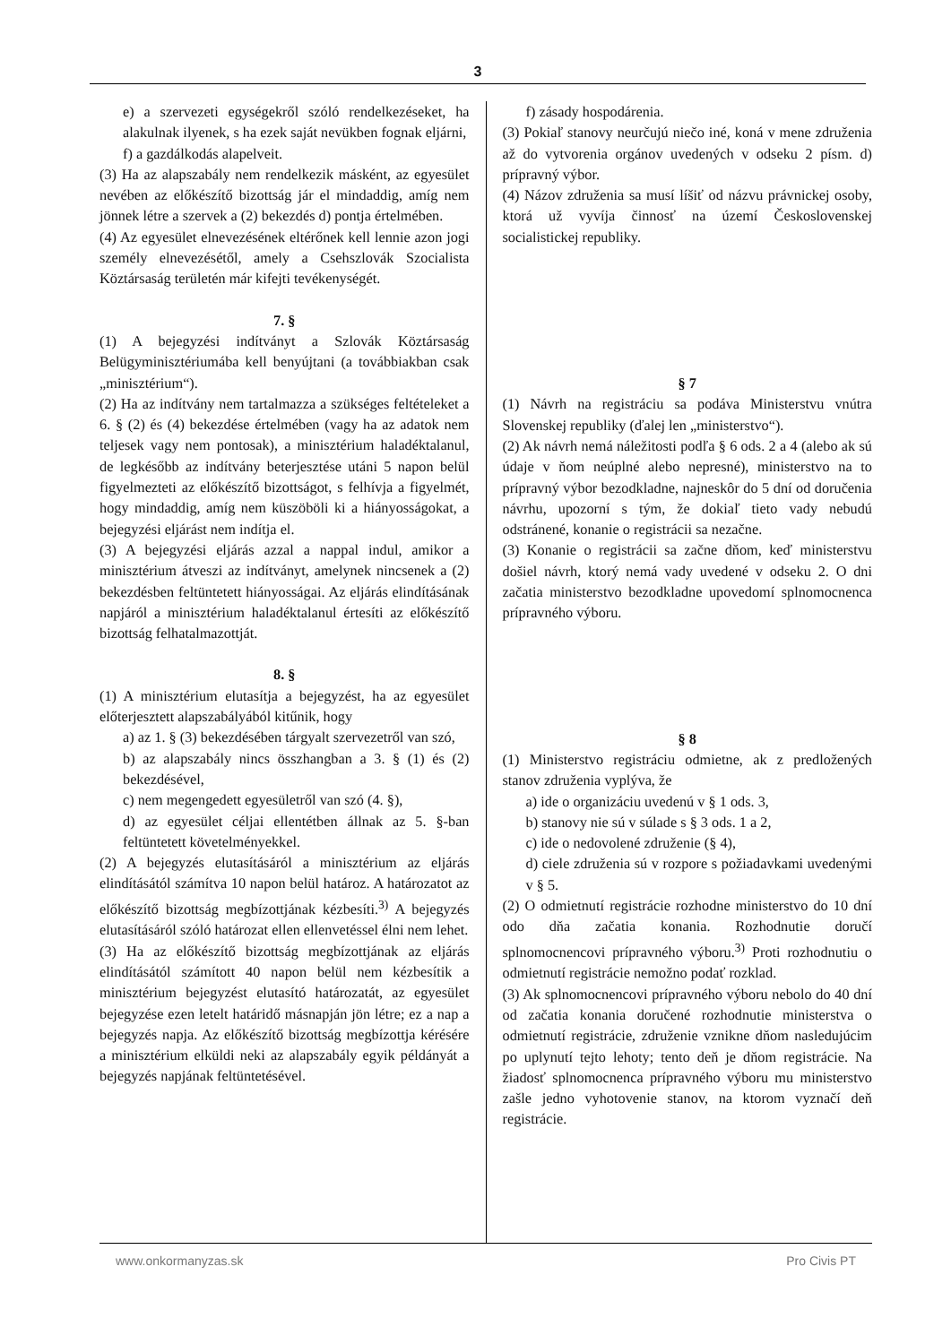3
e) a szervezeti egységekről szóló rendelkezéseket, ha alakulnak ilyenek, s ha ezek saját nevükben fognak eljárni,
f) a gazdálkodás alapelveit.
(3) Ha az alapszabály nem rendelkezik másként, az egyesület nevében az előkészítő bizottság jár el mindaddig, amíg nem jönnek létre a szervek a (2) bekezdés d) pontja értelmében.
(4) Az egyesület elnevezésének eltérőnek kell lennie azon jogi személy elnevezésétől, amely a Csehszlovák Szocialista Köztársaság területén már kifejti tevékenységét.
7. §
(1) A bejegyzési indítványt a Szlovák Köztársaság Belügyminisztériumába kell benyújtani (a továbbiakban csak „minisztérium“).
(2) Ha az indítvány nem tartalmazza a szükséges feltételeket a 6. § (2) és (4) bekezdése értelmében (vagy ha az adatok nem teljesek vagy nem pontosak), a minisztérium haladéktalanul, de legkésőbb az indítvány beterjesztése utáni 5 napon belül figyelmezteti az előkészítő bizottságot, s felhívja a figyelmét, hogy mindaddig, amíg nem küszöböli ki a hiányosságokat, a bejegyzési eljárást nem indítja el.
(3) A bejegyzési eljárás azzal a nappal indul, amikor a minisztérium átveszi az indítványt, amelynek nincsenek a (2) bekezdésben feltüntetett hiányosságai. Az eljárás elindításának napjáról a minisztérium haladéktalanul értesíti az előkészítő bizottság felhatalmazottját.
8. §
(1) A minisztérium elutasítja a bejegyzést, ha az egyesület előterjesztett alapszabályából kitűnik, hogy
a) az 1. § (3) bekezdésében tárgyalt szervezetről van szó,
b) az alapszabály nincs összhangban a 3. § (1) és (2) bekezdésével,
c) nem megengedett egyesületről van szó (4. §),
d) az egyesület céljai ellentétben állnak az 5. §-ban feltüntetett követelményekkel.
(2) A bejegyzés elutasításáról a minisztérium az eljárás elindításától számítva 10 napon belül határoz. A határozatot az előkészítő bizottság megbízottjának kézbesíti.<sup>3)</sup> A bejegyzés elutasításáról szóló határozat ellen ellenvetéssel élni nem lehet.
(3) Ha az előkészítő bizottság megbízottjának az eljárás elindításától számított 40 napon belül nem kézbesítik a minisztérium bejegyzést elutasító határozatát, az egyesület bejegyzése ezen letelt határidő másnapján jön létre; ez a nap a bejegyzés napja. Az előkészítő bizottság megbízottja kérésére a minisztérium elküldi neki az alapszabály egyik példányát a bejegyzés napjának feltüntetésével.
f) zásady hospodárenia.
(3) Pokiaľ stanovy neurčujú niečo iné, koná v mene združenia až do vytvorenia orgánov uvedených v odseku 2 písm. d) prípravný výbor.
(4) Názov združenia sa musí líšiť od názvu právnickej osoby, ktorá už vyvíja činnosť na území Československej socialistickej republiky.
§ 7
(1) Návrh na registráciu sa podáva Ministerstvu vnútra Slovenskej republiky (ďalej len „ministerstvo“).
(2) Ak návrh nemá náležitosti podľa § 6 ods. 2 a 4 (alebo ak sú údaje v ňom neúplné alebo nepresné), ministerstvo na to prípravný výbor bezodkladne, najneskôr do 5 dní od doručenia návrhu, upozorní s tým, že dokiaľ tieto vady nebudú odstránené, konanie o registrácii sa nezačne.
(3) Konanie o registrácii sa začne dňom, keď ministerstvu došiel návrh, ktorý nemá vady uvedené v odseku 2. O dni začatia ministerstvo bezodkladne upovedomí splnomocnenca prípravného výboru.
§ 8
(1) Ministerstvo registráciu odmietne, ak z predložených stanov združenia vyplýva, že
a) ide o organizáciu uvedenú v § 1 ods. 3,
b) stanovy nie sú v súlade s § 3 ods. 1 a 2,
c) ide o nedovolené združenie (§ 4),
d) ciele združenia sú v rozpore s požiadavkami uvedenými v § 5.
(2) O odmietnutí registrácie rozhodne ministerstvo do 10 dní odo dňa začatia konania. Rozhodnutie doručí splnomocnencovi prípravného výboru.<sup>3)</sup> Proti rozhodnutiu o odmietnutí registrácie nemožno podať rozklad.
(3) Ak splnomocnencovi prípravného výboru nebolo do 40 dní od začatia konania doručené rozhodnutie ministerstva o odmietnutí registrácie, združenie vznikne dňom nasledujúcim po uplynutí tejto lehoty; tento deň je dňom registrácie. Na žiadosť splnomocnenca prípravného výboru mu ministerstvo zašle jedno vyhotovenie stanov, na ktorom vyznačí deň registrácie.
www.onkormanyzas.sk Pro Civis PT